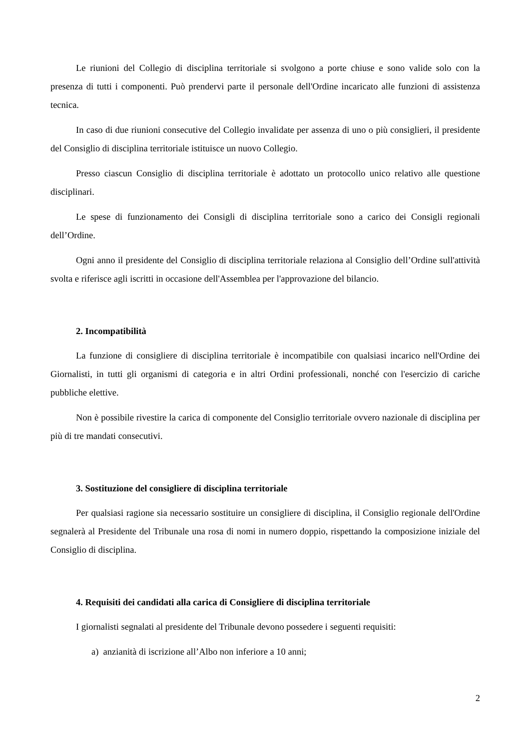Le riunioni del Collegio di disciplina territoriale si svolgono a porte chiuse e sono valide solo con la presenza di tutti i componenti. Può prendervi parte il personale dell'Ordine incaricato alle funzioni di assistenza tecnica.
In caso di due riunioni consecutive del Collegio invalidate per assenza di uno o più consiglieri, il presidente del Consiglio di disciplina territoriale istituisce un nuovo Collegio.
Presso ciascun Consiglio di disciplina territoriale è adottato un protocollo unico relativo alle questione disciplinari.
Le spese di funzionamento dei Consigli di disciplina territoriale sono a carico dei Consigli regionali dell’Ordine.
Ogni anno il presidente del Consiglio di disciplina territoriale relaziona al Consiglio dell’Ordine sull'attività svolta e riferisce agli iscritti in occasione dell'Assemblea per l'approvazione del bilancio.
2. Incompatibilità
La funzione di consigliere di disciplina territoriale è incompatibile con qualsiasi incarico nell'Ordine dei Giornalisti, in tutti gli organismi di categoria e in altri Ordini professionali, nonché con l'esercizio di cariche pubbliche elettive.
Non è possibile rivestire la carica di componente del Consiglio territoriale ovvero nazionale di disciplina per più di tre mandati consecutivi.
3. Sostituzione del consigliere di disciplina territoriale
Per qualsiasi ragione sia necessario sostituire un consigliere di disciplina, il Consiglio regionale dell'Ordine segnalerà al Presidente del Tribunale una rosa di nomi in numero doppio, rispettando la composizione iniziale del Consiglio di disciplina.
4. Requisiti dei candidati alla carica di Consigliere di disciplina territoriale
I giornalisti segnalati al presidente del Tribunale devono possedere i seguenti requisiti:
a) anzianità di iscrizione all’Albo non inferiore a 10 anni;
2